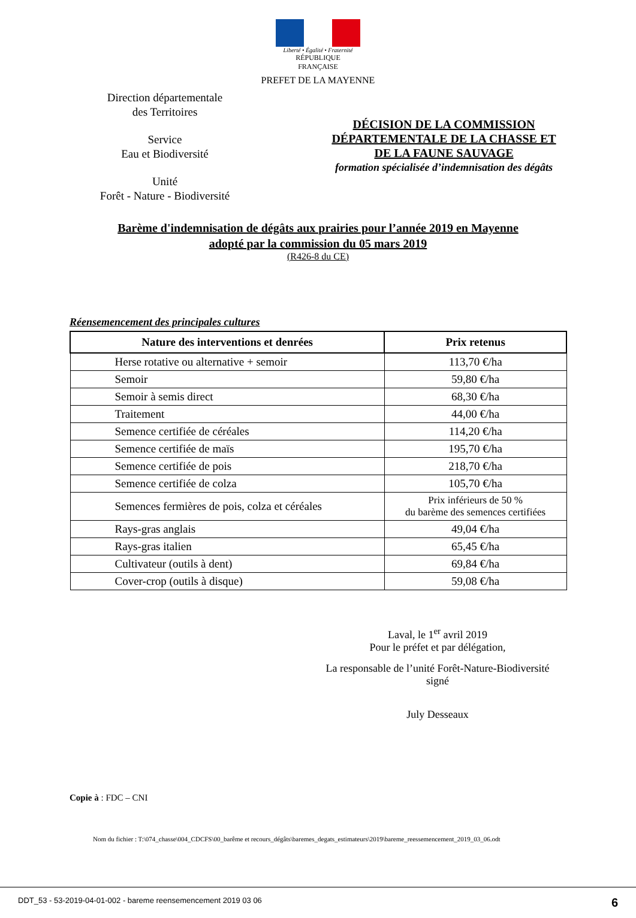Liberté • Égalité • Fraternité
RÉPUBLIQUE FRANÇAISE
PREFET DE LA MAYENNE
Direction départementale
des Territoires
Service
Eau et Biodiversité
Unité
Forêt - Nature - Biodiversité
DÉCISION DE LA COMMISSION
DÉPARTEMENTALE DE LA CHASSE ET
DE LA FAUNE SAUVAGE
formation spécialisée d’indemnisation des dégâts
Barème d'indemnisation de dégâts aux prairies pour l’année 2019 en Mayenne
adopté par la commission du 05 mars 2019
(R426-8 du CE)
Réensemencement des principales cultures
| Nature des interventions et denrées | Prix retenus |
| --- | --- |
| Herse rotative ou alternative + semoir | 113,70 €/ha |
| Semoir | 59,80 €/ha |
| Semoir à semis direct | 68,30 €/ha |
| Traitement | 44,00 €/ha |
| Semence certifiée de céréales | 114,20 €/ha |
| Semence certifiée de maïs | 195,70 €/ha |
| Semence certifiée de pois | 218,70 €/ha |
| Semence certifiée de colza | 105,70 €/ha |
| Semences fermières de pois, colza et céréales | Prix inférieurs de 50 % du barème des semences certifiées |
| Rays-gras anglais | 49,04 €/ha |
| Rays-gras italien | 65,45 €/ha |
| Cultivateur (outils à dent) | 69,84 €/ha |
| Cover-crop (outils à disque) | 59,08 €/ha |
Laval, le 1<sup>er</sup> avril 2019
Pour le préfet et par délégation,
La responsable de l’unité Forêt-Nature-Biodiversité
signé
July Desseaux
Copie à : FDC – CNI
Nom du fichier : T:\074_chasse\004_CDCFS\00_barême et recours_dégâts\baremes_degats_estimateurs\2019\bareme_reessemencement_2019_03_06.odt
DDT_53 - 53-2019-04-01-002 - bareme reensemencement 2019 03 06 6